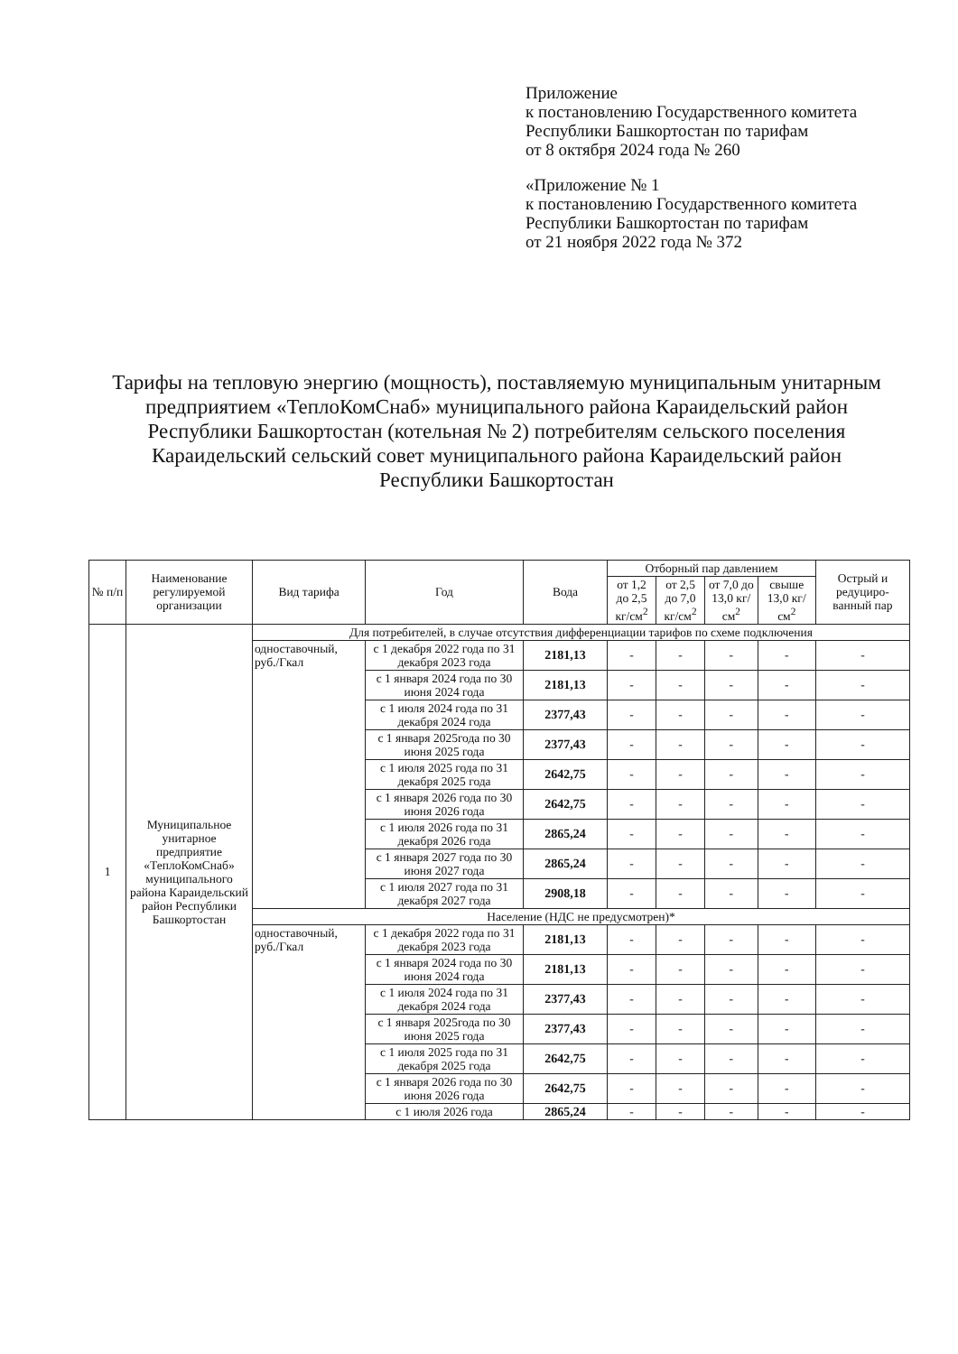Приложение
к постановлению Государственного комитета Республики Башкортостан по тарифам
от 8 октября 2024 года № 260
«Приложение № 1
к постановлению Государственного комитета Республики Башкортостан по тарифам
от 21 ноября 2022 года № 372
Тарифы на тепловую энергию (мощность), поставляемую муниципальным унитарным предприятием «ТеплоКомСнаб» муниципального района Караидельский район Республики Башкортостан (котельная № 2) потребителям сельского поселения Караидельский сельский совет муниципального района Караидельский район Республики Башкортостан
| № п/п | Наименование регулируемой организации | Вид тарифа | Год | Вода | Отборный пар давлением | | | | Острый и редуциро-ванный пар |
| --- | --- | --- | --- | --- | --- | --- | --- | --- | --- |
| | | | | | от 1,2 до 2,5 кг/см<sup>2</sup> | от 2,5 до 7,0 кг/см<sup>2</sup> | от 7,0 до 13,0 кг/см<sup>2</sup> | свыше 13,0 кг/см<sup>2</sup> | |
| 1 | Муниципальное унитарное предприятие «ТеплоКомСнаб» муниципального района Караидельский район Республики Башкортостан | Для потребителей, в случае отсутствия дифференциации тарифов по схеме подключения | | | | | | | |
| | | одноставочный, руб./Гкал | с 1 декабря 2022 года по 31 декабря 2023 года | 2181,13 | - | - | - | - | - |
| | | | с 1 января 2024 года по 30 июня 2024 года | 2181,13 | - | - | - | - | - |
| | | | с 1 июля 2024 года по 31 декабря 2024 года | 2377,43 | - | - | - | - | - |
| | | | с 1 января 2025года по 30 июня 2025 года | 2377,43 | - | - | - | - | - |
| | | | с 1 июля 2025 года по 31 декабря 2025 года | 2642,75 | - | - | - | - | - |
| | | | с 1 января 2026 года по 30 июня 2026 года | 2642,75 | - | - | - | - | - |
| | | | с 1 июля 2026 года по 31 декабря 2026 года | 2865,24 | - | - | - | - | - |
| | | | с 1 января 2027 года по 30 июня 2027 года | 2865,24 | - | - | - | - | - |
| | | | с 1 июля 2027 года по 31 декабря 2027 года | 2908,18 | - | - | - | - | - |
| | | Население (НДС не предусмотрен)* | | | | | | | |
| | | одноставочный, руб./Гкал | с 1 декабря 2022 года по 31 декабря 2023 года | 2181,13 | - | - | - | - | - |
| | | | с 1 января 2024 года по 30 июня 2024 года | 2181,13 | - | - | - | - | - |
| | | | с 1 июля 2024 года по 31 декабря 2024 года | 2377,43 | - | - | - | - | - |
| | | | с 1 января 2025года по 30 июня 2025 года | 2377,43 | - | - | - | - | - |
| | | | с 1 июля 2025 года по 31 декабря 2025 года | 2642,75 | - | - | - | - | - |
| | | | с 1 января 2026 года по 30 июня 2026 года | 2642,75 | - | - | - | - | - |
| | | | с 1 июля 2026 года | 2865,24 | - | - | - | - | - |